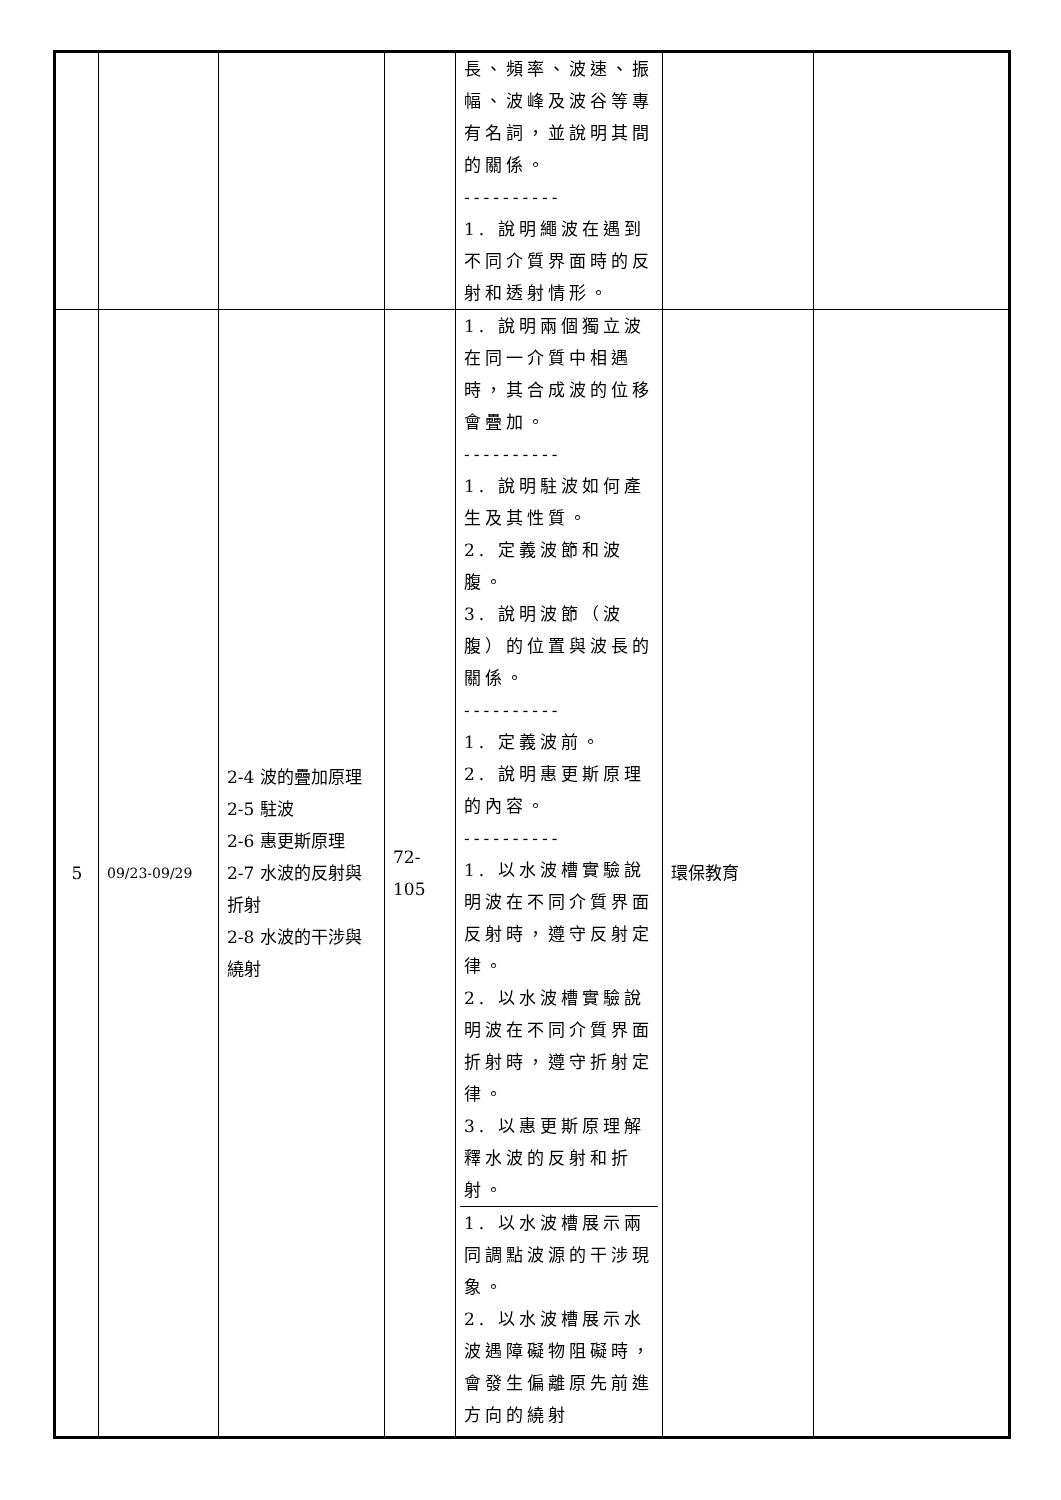| | | | | 長、頻率、波速、振幅、波峰及波谷等專有名詞，並說明其間的關係。 ---------- 1. 說明繩波在遇到不同介質界面時的反射和透射情形。 | | |
| 5 | 09/23-09/29 | 2-4 波的疊加原理 2-5 駐波 2-6 惠更斯原理 2-7 水波的反射與折射 2-8 水波的干涉與繞射 | 72- 105 | 1. 說明兩個獨立波在同一介質中相遇時，其合成波的位移會疊加。 ---------- 1. 說明駐波如何產生及其性質。 2. 定義波節和波腹。 3. 說明波節（波腹）的位置與波長的關係。 ---------- 1. 定義波前。 2. 說明惠更斯原理的內容。 ---------- 1. 以水波槽實驗說明波在不同介質界面反射時，遵守反射定律。 2. 以水波槽實驗說明波在不同介質界面折射時，遵守折射定律。 3. 以惠更斯原理解釋水波的反射和折射。 1. 以水波槽展示兩同調點波源的干涉現象。 2. 以水波槽展示水波遇障礙物阻礙時，會發生偏離原先前進方向的繞射 | 環保教育 | |